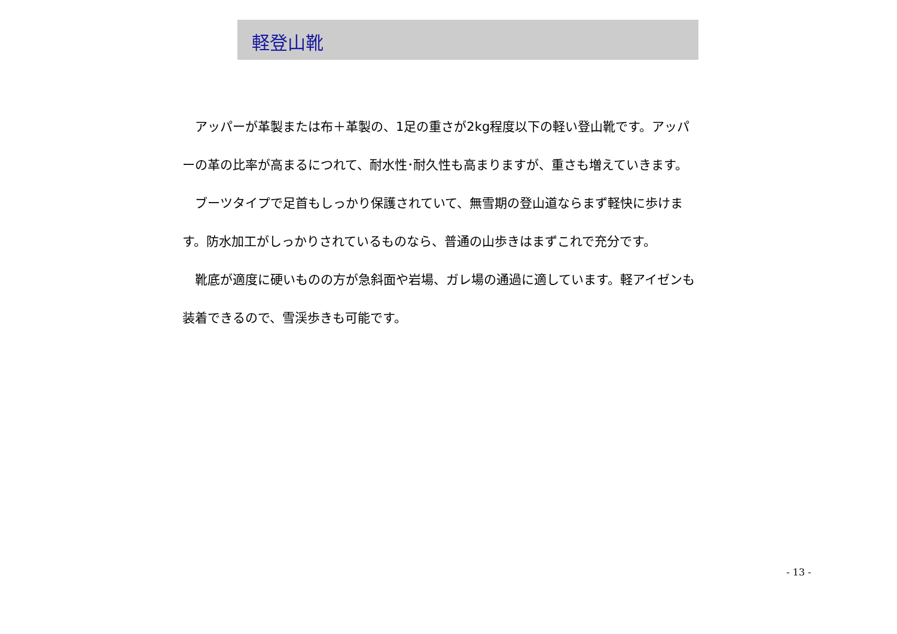軽登山靴
アッパーが革製または布＋革製の、1足の重さが2kg程度以下の軽い登山靴です。アッパーの革の比率が高まるにつれて、耐水性･耐久性も高まりますが、重さも増えていきます。
ブーツタイプで足首もしっかり保護されていて、無雪期の登山道ならまず軽快に歩けます。防水加工がしっかりされているものなら、普通の山歩きはまずこれで充分です。
靴底が適度に硬いものの方が急斜面や岩場、ガレ場の通過に適しています。軽アイゼンも装着できるので、雪渓歩きも可能です。
- 13 -